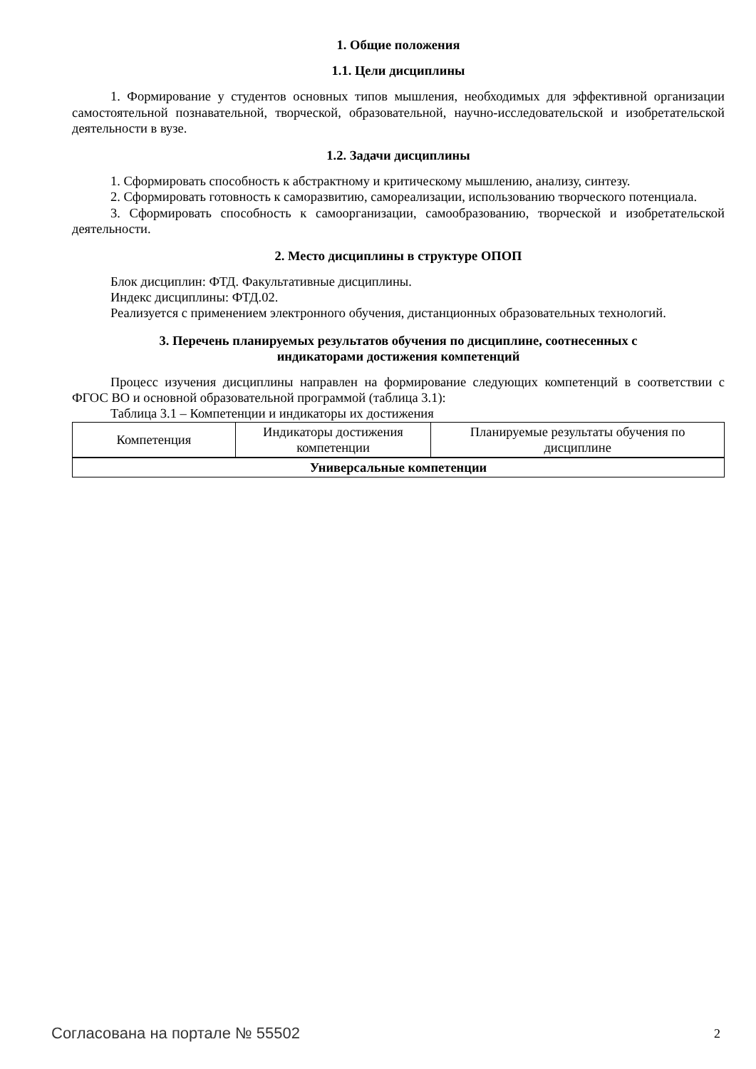1. Общие положения
1.1. Цели дисциплины
1. Формирование у студентов основных типов мышления, необходимых для эффективной организации самостоятельной познавательной, творческой, образовательной, научно-исследовательской и изобретательской деятельности в вузе.
1.2. Задачи дисциплины
1. Сформировать способность к абстрактному и критическому мышлению, анализу, синтезу.
2. Сформировать готовность к саморазвитию, самореализации, использованию творческого потенциала.
3. Сформировать способность к самоорганизации, самообразованию, творческой и изобретательской деятельности.
2. Место дисциплины в структуре ОПОП
Блок дисциплин: ФТД. Факультативные дисциплины.
Индекс дисциплины: ФТД.02.
Реализуется с применением электронного обучения, дистанционных образовательных технологий.
3. Перечень планируемых результатов обучения по дисциплине, соотнесенных с
индикаторами достижения компетенций
Процесс изучения дисциплины направлен на формирование следующих компетенций в соответствии с ФГОС ВО и основной образовательной программой (таблица 3.1):
Таблица 3.1 – Компетенции и индикаторы их достижения
| Компетенция | Индикаторы достижения компетенции | Планируемые результаты обучения по дисциплине |
| Универсальные компетенции | | |
Согласована на портале № 55502 2